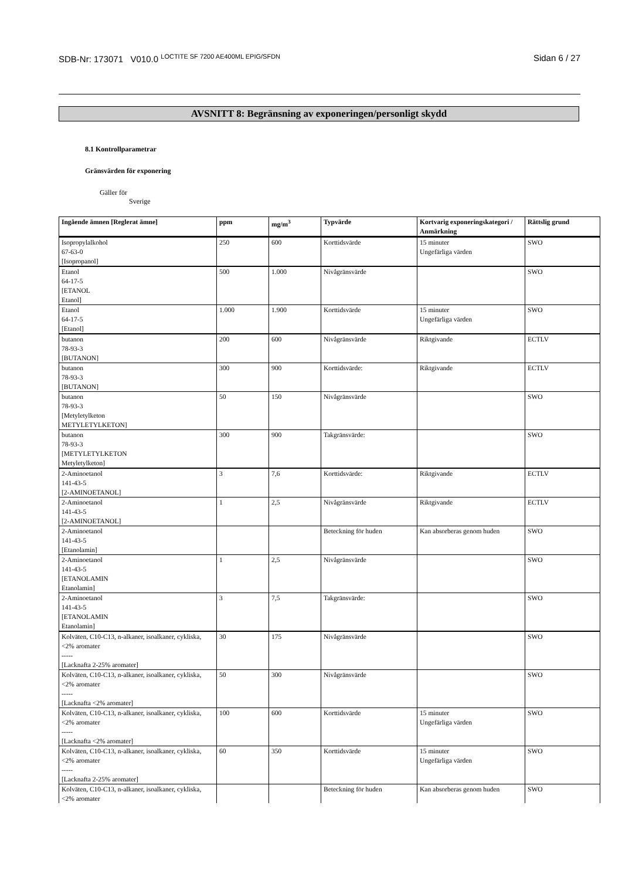SDB-Nr: 173071 V010.0 <sup>LOCTITE SF 7200 AE400ML EPIG/SFDN</sup> Sidan 6 / 27
AVSNITT 8: Begränsning av exponeringen/personligt skydd
8.1 Kontrollparametrar
Gränsvärden för exponering
Gäller för
Sverige
| Ingående ämnen [Reglerat ämne] | ppm | mg/m<sup>3</sup> | Typvärde | Kortvarig exponeringskategori / Anmärkning | Rättslig grund |
| --- | --- | --- | --- | --- | --- |
| Isopropylalkohol 67-63-0 [Isopropanol] | 250 | 600 | Korttidsvärde | 15 minuter Ungefärliga värden | SWO |
| Etanol 64-17-5 [ETANOL Etanol] | 500 | 1.000 | Nivågränsvärde | | SWO |
| Etanol 64-17-5 [Etanol] | 1.000 | 1.900 | Korttidsvärde | 15 minuter Ungefärliga värden | SWO |
| butanon 78-93-3 [BUTANON] | 200 | 600 | Nivågränsvärde | Riktgivande | ECTLV |
| butanon 78-93-3 [BUTANON] | 300 | 900 | Korttidsvärde: | Riktgivande | ECTLV |
| butanon 78-93-3 [Metyletylketon METYLETYLKETON] | 50 | 150 | Nivågränsvärde | | SWO |
| butanon 78-93-3 [METYLETYLKETON Metyletylketon] | 300 | 900 | Takgränsvärde: | | SWO |
| 2-Aminoetanol 141-43-5 [2-AMINOETANOL] | 3 | 7,6 | Korttidsvärde: | Riktgivande | ECTLV |
| 2-Aminoetanol 141-43-5 [2-AMINOETANOL] | 1 | 2,5 | Nivågränsvärde | Riktgivande | ECTLV |
| 2-Aminoetanol 141-43-5 [Etanolamin] | | | Beteckning för huden | Kan absorberas genom huden | SWO |
| 2-Aminoetanol 141-43-5 [ETANOLAMIN Etanolamin] | 1 | 2,5 | Nivågränsvärde | | SWO |
| 2-Aminoetanol 141-43-5 [ETANOLAMIN Etanolamin] | 3 | 7,5 | Takgränsvärde: | | SWO |
| Kolväten, C10-C13, n-alkaner, isoalkaner, cykliska, <2% aromater ----- [Lacknafta 2-25% aromater] | 30 | 175 | Nivågränsvärde | | SWO |
| Kolväten, C10-C13, n-alkaner, isoalkaner, cykliska, <2% aromater ----- [Lacknafta <2% aromater] | 50 | 300 | Nivågränsvärde | | SWO |
| Kolväten, C10-C13, n-alkaner, isoalkaner, cykliska, <2% aromater ----- [Lacknafta <2% aromater] | 100 | 600 | Korttidsvärde | 15 minuter Ungefärliga värden | SWO |
| Kolväten, C10-C13, n-alkaner, isoalkaner, cykliska, <2% aromater ----- [Lacknafta 2-25% aromater] | 60 | 350 | Korttidsvärde | 15 minuter Ungefärliga värden | SWO |
| Kolväten, C10-C13, n-alkaner, isoalkaner, cykliska, <2% aromater | | | Beteckning för huden | Kan absorberas genom huden | SWO |